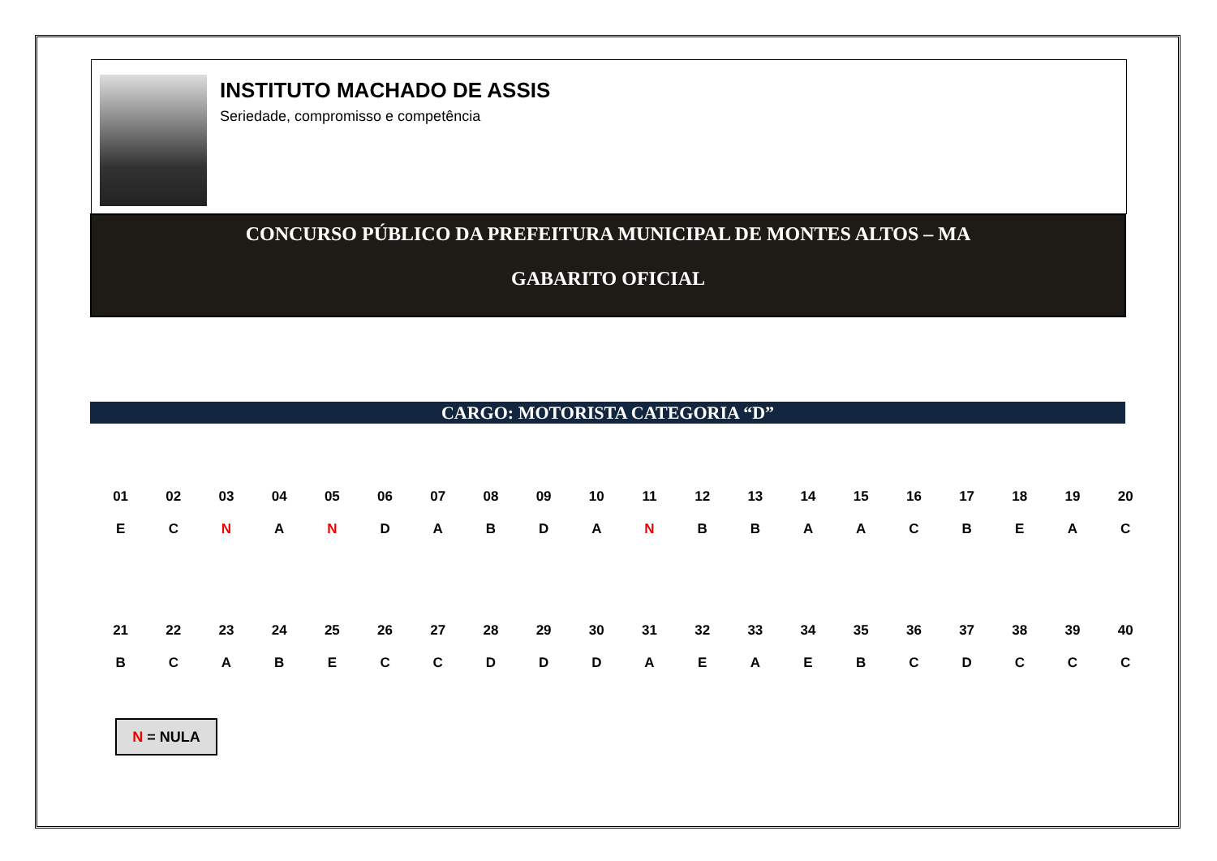INSTITUTO MACHADO DE ASSIS
Seriedade, compromisso e competência
CONCURSO PÚBLICO DA PREFEITURA MUNICIPAL DE MONTES ALTOS – MA
GABARITO OFICIAL
CARGO: MOTORISTA CATEGORIA “D”
| 01 | 02 | 03 | 04 | 05 | 06 | 07 | 08 | 09 | 10 | 11 | 12 | 13 | 14 | 15 | 16 | 17 | 18 | 19 | 20 |
| E | C | N | A | N | D | A | B | D | A | N | B | B | A | A | C | B | E | A | C |
| 21 | 22 | 23 | 24 | 25 | 26 | 27 | 28 | 29 | 30 | 31 | 32 | 33 | 34 | 35 | 36 | 37 | 38 | 39 | 40 |
| B | C | A | B | E | C | C | D | D | D | A | E | A | E | B | C | D | C | C | C |
N = NULA